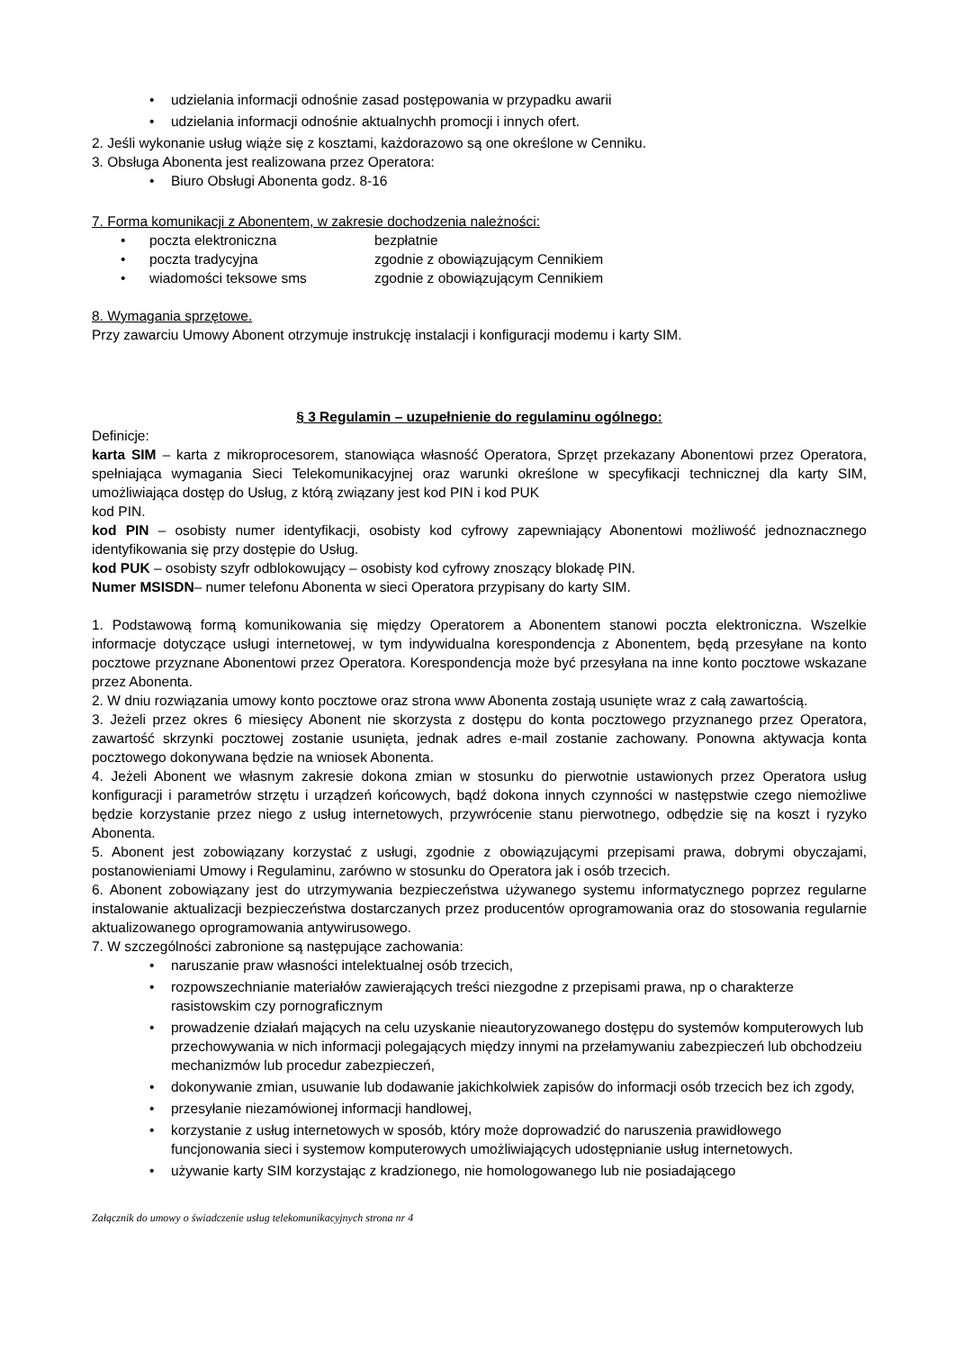• udzielania informacji odnośnie zasad postępowania w przypadku awarii
• udzielania informacji odnośnie aktualnychh promocji i innych ofert.
2. Jeśli wykonanie usług wiąże się z kosztami, każdorazowo są one określone w Cenniku.
3. Obsługa Abonenta jest realizowana przez Operatora:
• Biuro Obsługi Abonenta godz. 8-16
7. Forma komunikacji z Abonentem, w zakresie dochodzenia należności:
• poczta elektroniczna bezpłatnie
• poczta tradycyjna zgodnie z obowiązującym Cennikiem
• wiadomości teksowe sms zgodnie z obowiązującym Cennikiem
8. Wymagania sprzętowe.
Przy zawarciu Umowy Abonent otrzymuje instrukcję instalacji i konfiguracji modemu i karty SIM.
§ 3 Regulamin – uzupełnienie do regulaminu ogólnego:
Definicje:
karta SIM – karta z mikroprocesorem, stanowiąca własność Operatora, Sprzęt przekazany Abonentowi przez Operatora, spełniająca wymagania Sieci Telekomunikacyjnej oraz warunki określone w specyfikacji technicznej dla karty SIM, umożliwiająca dostęp do Usług, z którą związany jest kod PIN i kod PUK
kod PIN.
kod PIN – osobisty numer identyfikacji, osobisty kod cyfrowy zapewniający Abonentowi możliwość jednoznacznego identyfikowania się przy dostępie do Usług.
kod PUK – osobisty szyfr odblokowujący – osobisty kod cyfrowy znoszący blokadę PIN.
Numer MSISDN– numer telefonu Abonenta w sieci Operatora przypisany do karty SIM.
1. Podstawową formą komunikowania się między Operatorem a Abonentem stanowi poczta elektroniczna. Wszelkie informacje dotyczące usługi internetowej, w tym indywidualna korespondencja z Abonentem, będą przesyłane na konto pocztowe przyznane Abonentowi przez Operatora. Korespondencja może być przesyłana na inne konto pocztowe wskazane przez Abonenta.
2. W dniu rozwiązania umowy konto pocztowe oraz strona www Abonenta zostają usunięte wraz z całą zawartością.
3. Jeżeli przez okres 6 miesięcy Abonent nie skorzysta z dostępu do konta pocztowego przyznanego przez Operatora, zawartość skrzynki pocztowej zostanie usunięta, jednak adres e-mail zostanie zachowany. Ponowna aktywacja konta pocztowego dokonywana będzie na wniosek Abonenta.
4. Jeżeli Abonent we własnym zakresie dokona zmian w stosunku do pierwotnie ustawionych przez Operatora usług konfiguracji i parametrów strzętu i urządzeń końcowych, bądź dokona innych czynności w następstwie czego niemożliwe będzie korzystanie przez niego z usług internetowych, przywrócenie stanu pierwotnego, odbędzie się na koszt i ryzyko Abonenta.
5. Abonent jest zobowiązany korzystać z usługi, zgodnie z obowiązującymi przepisami prawa, dobrymi obyczajami, postanowieniami Umowy i Regulaminu, zarówno w stosunku do Operatora jak i osób trzecich.
6. Abonent zobowiązany jest do utrzymywania bezpieczeństwa używanego systemu informatycznego poprzez regularne instalowanie aktualizacji bezpieczeństwa dostarczanych przez producentów oprogramowania oraz do stosowania regularnie aktualizowanego oprogramowania antywirusowego.
7. W szczególności zabronione są następujące zachowania:
• naruszanie praw własności intelektualnej osób trzecich,
• rozpowszechnianie materiałów zawierających treści niezgodne z przepisami prawa, np o charakterze rasistowskim czy pornograficznym
• prowadzenie działań mających na celu uzyskanie nieautoryzowanego dostępu do systemów komputerowych lub przechowywania w nich informacji polegających między innymi na przełamywaniu zabezpieczeń lub obchodzeiu mechanizmów lub procedur zabezpieczeń,
• dokonywanie zmian, usuwanie lub dodawanie jakichkolwiek zapisów do informacji osób trzecich bez ich zgody,
• przesyłanie niezamówionej informacji handlowej,
• korzystanie z usług internetowych w sposób, który może doprowadzić do naruszenia prawidłowego funcjonowania sieci i systemow komputerowych umożliwiających udostępnianie usług internetowych.
• używanie karty SIM korzystając z kradzionego, nie homologowanego lub nie posiadającego
Załącznik do umowy o świadczenie usług telekomunikacyjnych strona nr 4